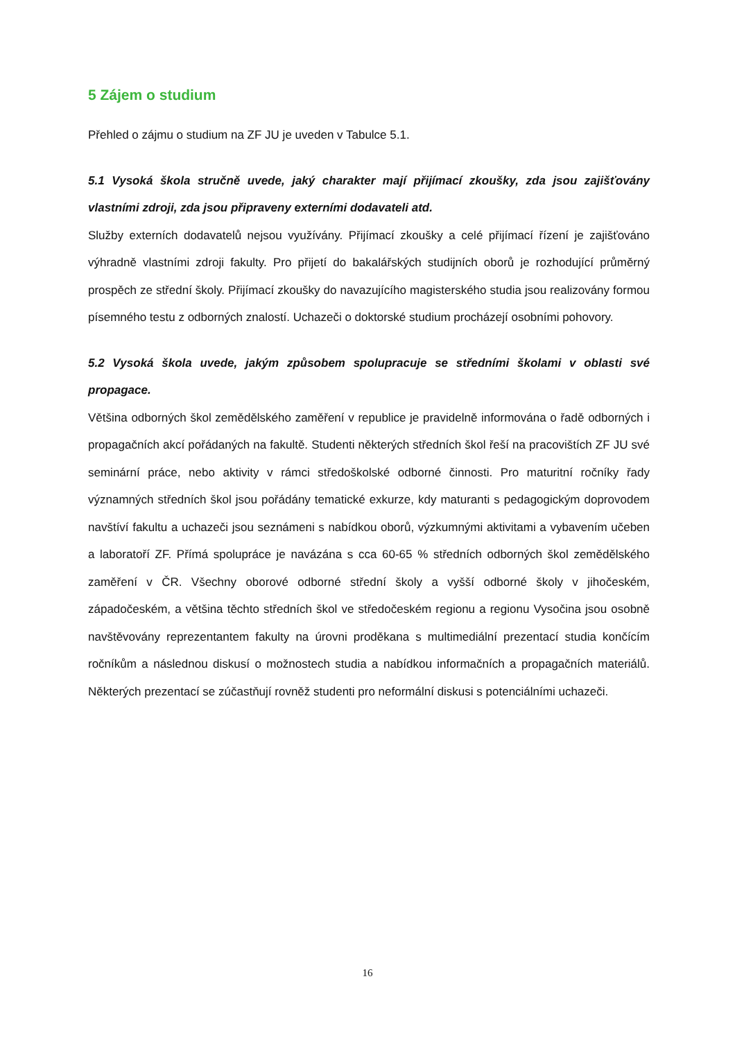5 Zájem o studium
Přehled o zájmu o studium na ZF JU je uveden v Tabulce 5.1.
5.1 Vysoká škola stručně uvede, jaký charakter mají přijímací zkoušky, zda jsou zajišťovány vlastními zdroji, zda jsou připraveny externími dodavateli atd.
Služby externích dodavatelů nejsou využívány. Přijímací zkoušky a celé přijímací řízení je zajišťováno výhradně vlastními zdroji fakulty. Pro přijetí do bakalářských studijních oborů je rozhodující průměrný prospěch ze střední školy. Přijímací zkoušky do navazujícího magisterského studia jsou realizovány formou písemného testu z odborných znalostí. Uchazeči o doktorské studium procházejí osobními pohovory.
5.2 Vysoká škola uvede, jakým způsobem spolupracuje se středními školami v oblasti své propagace.
Většina odborných škol zemědělského zaměření v republice je pravidelně informována o řadě odborných i propagačních akcí pořádaných na fakultě. Studenti některých středních škol řeší na pracovištích ZF JU své seminární práce, nebo aktivity v rámci středoškolské odborné činnosti. Pro maturitní ročníky řady významných středních škol jsou pořádány tematické exkurze, kdy maturanti s pedagogickým doprovodem navštíví fakultu a uchazeči jsou seznámeni s nabídkou oborů, výzkumnými aktivitami a vybavením učeben a laboratoří ZF. Přímá spolupráce je navázána s cca 60-65 % středních odborných škol zemědělského zaměření v ČR. Všechny oborové odborné střední školy a vyšší odborné školy v jihočeském, západočeském, a většina těchto středních škol ve středočeském regionu a regionu Vysočina jsou osobně navštěvovány reprezentantem fakulty na úrovni proděkana s multimediální prezentací studia končícím ročníkům a následnou diskusí o možnostech studia a nabídkou informačních a propagačních materiálů. Některých prezentací se zúčastňují rovněž studenti pro neformální diskusi s potenciálními uchazeči.
16